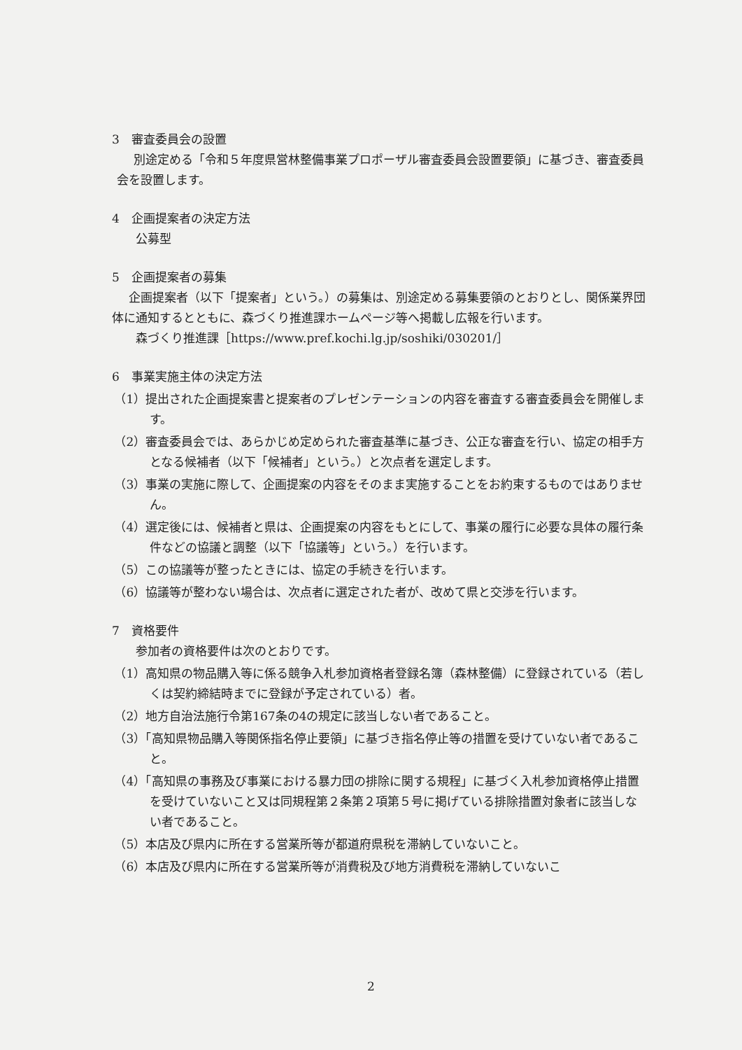3　審査委員会の設置
別途定める「令和５年度県営林整備事業プロポーザル審査委員会設置要領」に基づき、審査委員会を設置します。
4　企画提案者の決定方法
公募型
5　企画提案者の募集
企画提案者（以下「提案者」という。）の募集は、別途定める募集要領のとおりとし、関係業界団体に通知するとともに、森づくり推進課ホームページ等へ掲載し広報を行います。
森づくり推進課［https://www.pref.kochi.lg.jp/soshiki/030201/］
6　事業実施主体の決定方法
（1）提出された企画提案書と提案者のプレゼンテーションの内容を審査する審査委員会を開催します。
（2）審査委員会では、あらかじめ定められた審査基準に基づき、公正な審査を行い、協定の相手方となる候補者（以下「候補者」という。）と次点者を選定します。
（3）事業の実施に際して、企画提案の内容をそのまま実施することをお約束するものではありません。
（4）選定後には、候補者と県は、企画提案の内容をもとにして、事業の履行に必要な具体の履行条件などの協議と調整（以下「協議等」という。）を行います。
（5）この協議等が整ったときには、協定の手続きを行います。
（6）協議等が整わない場合は、次点者に選定された者が、改めて県と交渉を行います。
7　資格要件
参加者の資格要件は次のとおりです。
（1）高知県の物品購入等に係る競争入札参加資格者登録名簿（森林整備）に登録されている（若しくは契約締結時までに登録が予定されている）者。
（2）地方自治法施行令第167条の4の規定に該当しない者であること。
（3）「高知県物品購入等関係指名停止要領」に基づき指名停止等の措置を受けていない者であること。
（4）「高知県の事務及び事業における暴力団の排除に関する規程」に基づく入札参加資格停止措置を受けていないこと又は同規程第２条第２項第５号に掲げている排除措置対象者に該当しない者であること。
（5）本店及び県内に所在する営業所等が都道府県税を滞納していないこと。
（6）本店及び県内に所在する営業所等が消費税及び地方消費税を滞納していないこ
2